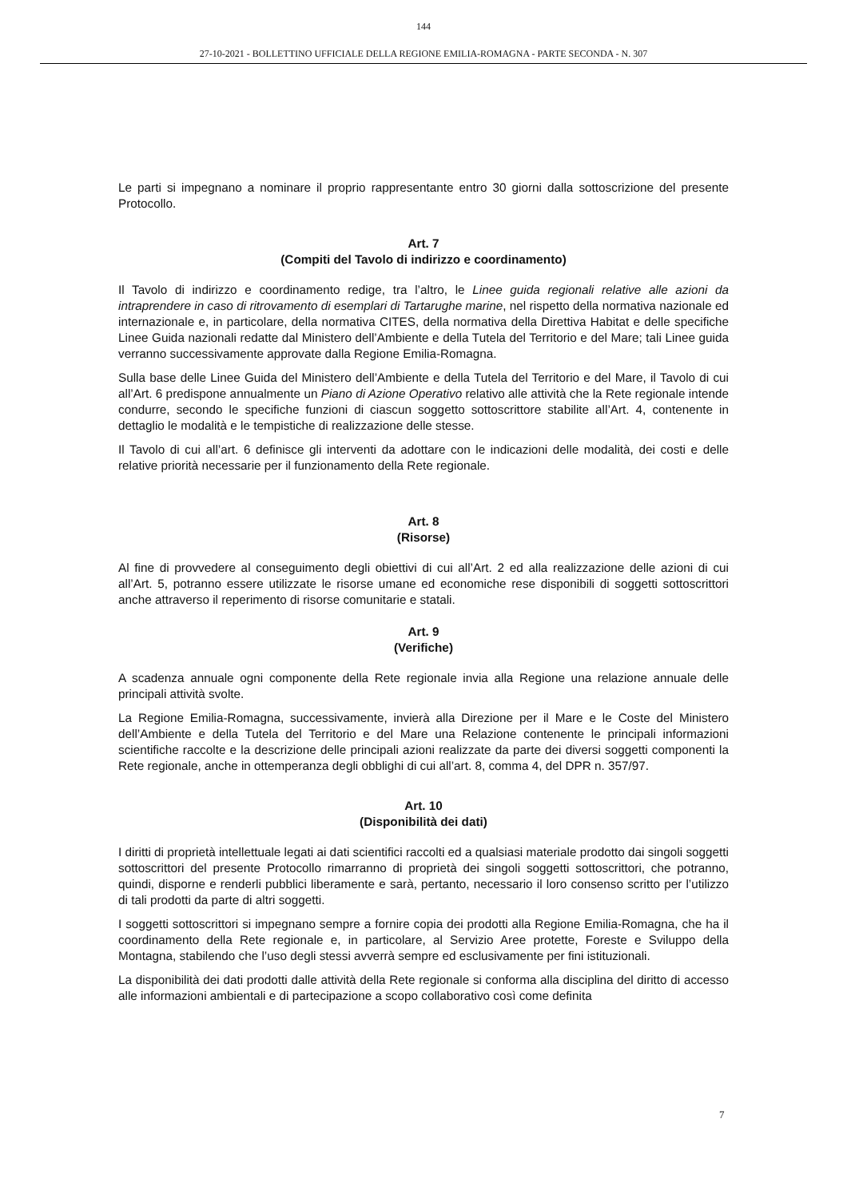144
27-10-2021 - BOLLETTINO UFFICIALE DELLA REGIONE EMILIA-ROMAGNA - PARTE SECONDA - N. 307
Le parti si impegnano a nominare il proprio rappresentante entro 30 giorni dalla sottoscrizione del presente Protocollo.
Art. 7
(Compiti del Tavolo di indirizzo e coordinamento)
Il Tavolo di indirizzo e coordinamento redige, tra l’altro, le Linee guida regionali relative alle azioni da intraprendere in caso di ritrovamento di esemplari di Tartarughe marine, nel rispetto della normativa nazionale ed internazionale e, in particolare, della normativa CITES, della normativa della Direttiva Habitat e delle specifiche Linee Guida nazionali redatte dal Ministero dell’Ambiente e della Tutela del Territorio e del Mare; tali Linee guida verranno successivamente approvate dalla Regione Emilia-Romagna.
Sulla base delle Linee Guida del Ministero dell’Ambiente e della Tutela del Territorio e del Mare, il Tavolo di cui all’Art. 6 predispone annualmente un Piano di Azione Operativo relativo alle attività che la Rete regionale intende condurre, secondo le specifiche funzioni di ciascun soggetto sottoscrittore stabilite all’Art. 4, contenente in dettaglio le modalità e le tempistiche di realizzazione delle stesse.
Il Tavolo di cui all’art. 6 definisce gli interventi da adottare con le indicazioni delle modalità, dei costi e delle relative priorità necessarie per il funzionamento della Rete regionale.
Art. 8
(Risorse)
Al fine di provvedere al conseguimento degli obiettivi di cui all’Art. 2 ed alla realizzazione delle azioni di cui all’Art. 5, potranno essere utilizzate le risorse umane ed economiche rese disponibili di soggetti sottoscrittori anche attraverso il reperimento di risorse comunitarie e statali.
Art. 9
(Verifiche)
A scadenza annuale ogni componente della Rete regionale invia alla Regione una relazione annuale delle principali attività svolte.
La Regione Emilia-Romagna, successivamente, invierà alla Direzione per il Mare e le Coste del Ministero dell’Ambiente e della Tutela del Territorio e del Mare una Relazione contenente le principali informazioni scientifiche raccolte e la descrizione delle principali azioni realizzate da parte dei diversi soggetti componenti la Rete regionale, anche in ottemperanza degli obblighi di cui all’art. 8, comma 4, del DPR n. 357/97.
Art. 10
(Disponibilità dei dati)
I diritti di proprietà intellettuale legati ai dati scientifici raccolti ed a qualsiasi materiale prodotto dai singoli soggetti sottoscrittori del presente Protocollo rimarranno di proprietà dei singoli soggetti sottoscrittori, che potranno, quindi, disporne e renderli pubblici liberamente e sarà, pertanto, necessario il loro consenso scritto per l’utilizzo di tali prodotti da parte di altri soggetti.
I soggetti sottoscrittori si impegnano sempre a fornire copia dei prodotti alla Regione Emilia-Romagna, che ha il coordinamento della Rete regionale e, in particolare, al Servizio Aree protette, Foreste e Sviluppo della Montagna, stabilendo che l’uso degli stessi avverrà sempre ed esclusivamente per fini istituzionali.
La disponibilità dei dati prodotti dalle attività della Rete regionale si conforma alla disciplina del diritto di accesso alle informazioni ambientali e di partecipazione a scopo collaborativo così come definita
7